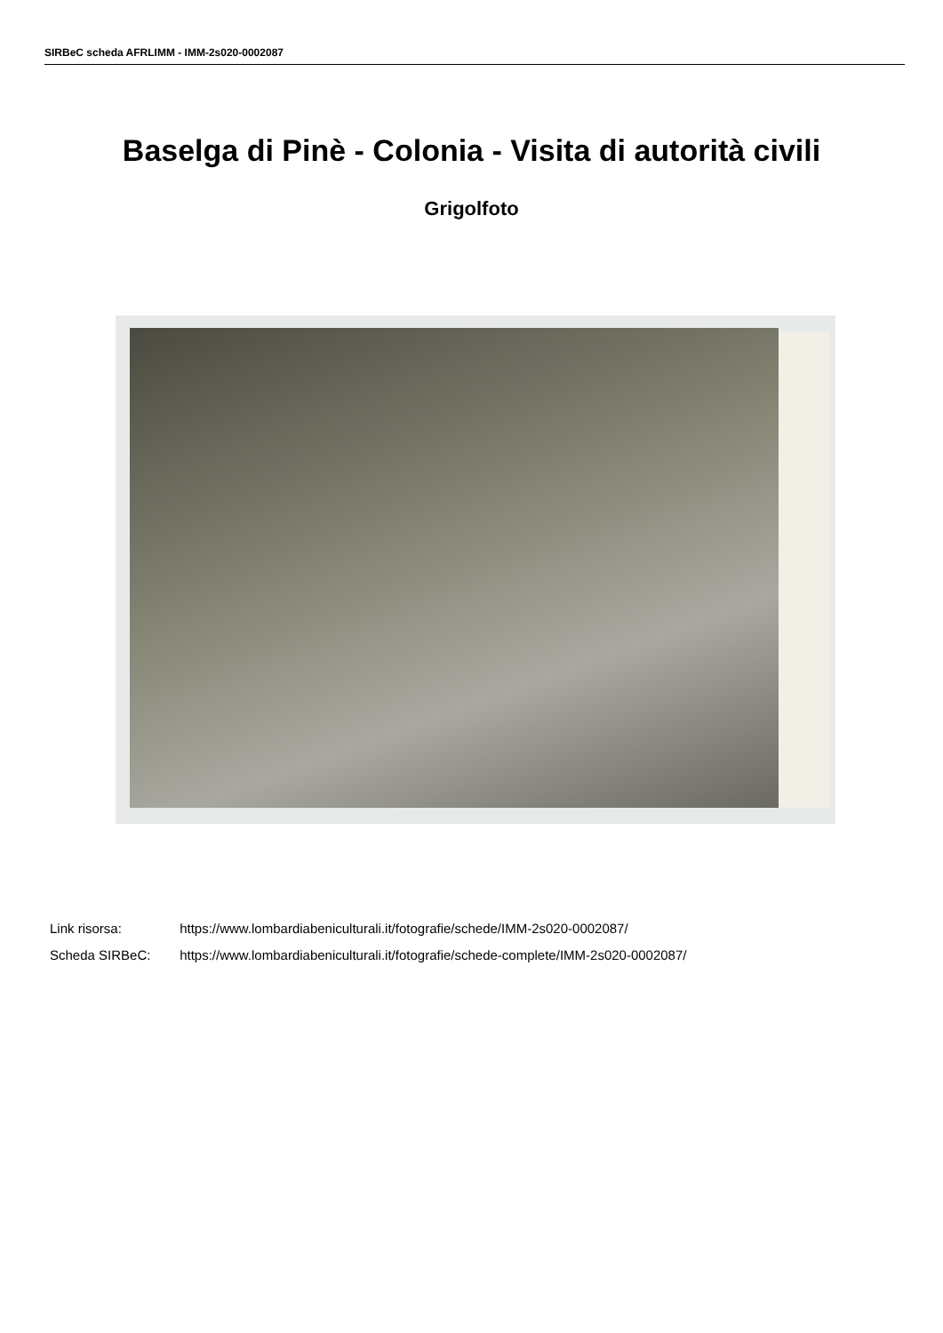SIRBeC scheda AFRLIMM - IMM-2s020-0002087
Baselga di Pinè - Colonia - Visita di autorità civili
Grigolfoto
Link risorsa: https://www.lombardiabeniculturali.it/fotografie/schede/IMM-2s020-0002087/
Scheda SIRBeC: https://www.lombardiabeniculturali.it/fotografie/schede-complete/IMM-2s020-0002087/